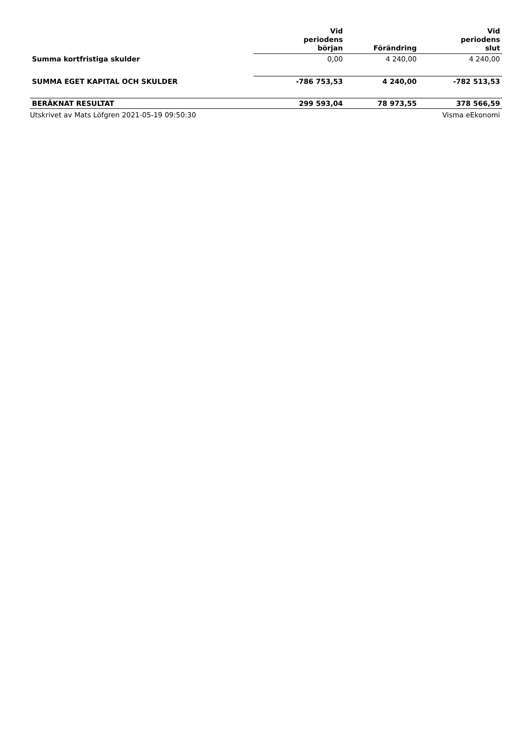| | Vid periodens början | Förändring | Vid periodens slut |
| --- | --- | --- | --- |
| Summa kortfristiga skulder | 0,00 | 4 240,00 | 4 240,00 |
| SUMMA EGET KAPITAL OCH SKULDER | -786 753,53 | 4 240,00 | -782 513,53 |
| BERÄKNAT RESULTAT | 299 593,04 | 78 973,55 | 378 566,59 |
Utskrivet av Mats Löfgren 2021-05-19 09:50:30 Visma eEkonomi